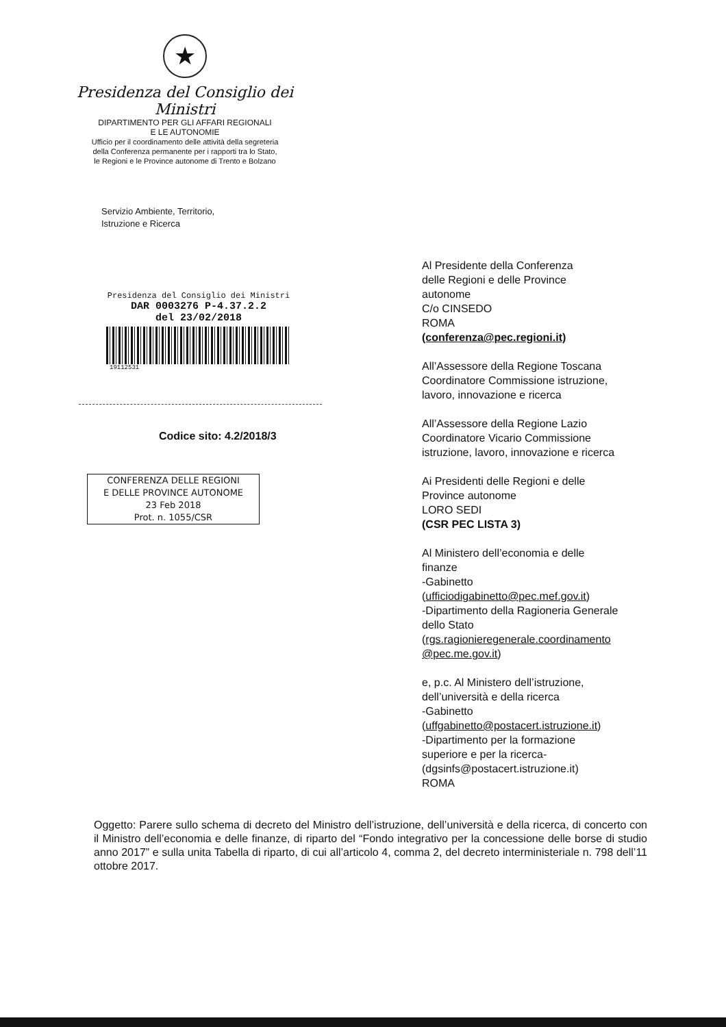★
Presidenza del Consiglio dei Ministri
DIPARTIMENTO PER GLI AFFARI REGIONALI
E LE AUTONOMIE
Ufficio per il coordinamento delle attività della segreteria
della Conferenza permanente per i rapporti tra lo Stato,
le Regioni e le Province autonome di Trento e Bolzano
Servizio Ambiente, Territorio,
Istruzione e Ricerca
Presidenza del Consiglio dei Ministri
DAR 0003276 P-4.37.2.2
del 23/02/2018
19112531
Codice sito: 4.2/2018/3
CONFERENZA DELLE REGIONI
E DELLE PROVINCE AUTONOME
23 Feb 2018
Prot. n. 1055/CSR
Al Presidente della Conferenza
delle Regioni e delle Province
autonome
C/o CINSEDO
ROMA
(conferenza@pec.regioni.it)
All’Assessore della Regione Toscana
Coordinatore Commissione istruzione,
lavoro, innovazione e ricerca
All’Assessore della Regione Lazio
Coordinatore Vicario Commissione
istruzione, lavoro, innovazione e ricerca
Ai Presidenti delle Regioni e delle
Province autonome
LORO SEDI
(CSR PEC LISTA 3)
Al Ministero dell’economia e delle
finanze
-Gabinetto
(ufficiodigabinetto@pec.mef.gov.it)
-Dipartimento della Ragioneria Generale
dello Stato
(rgs.ragionieregenerale.coordinamento
@pec.me.gov.it)
e, p.c. Al Ministero dell’istruzione,
dell’università e della ricerca
-Gabinetto
(uffgabinetto@postacert.istruzione.it)
-Dipartimento per la formazione
superiore e per la ricerca-
(dgsinfs@postacert.istruzione.it)
ROMA
Oggetto: Parere sullo schema di decreto del Ministro dell’istruzione, dell’università e della ricerca, di concerto con il Ministro dell’economia e delle finanze, di riparto del “Fondo integrativo per la concessione delle borse di studio anno 2017” e sulla unita Tabella di riparto, di cui all’articolo 4, comma 2, del decreto interministeriale n. 798 dell’11 ottobre 2017.